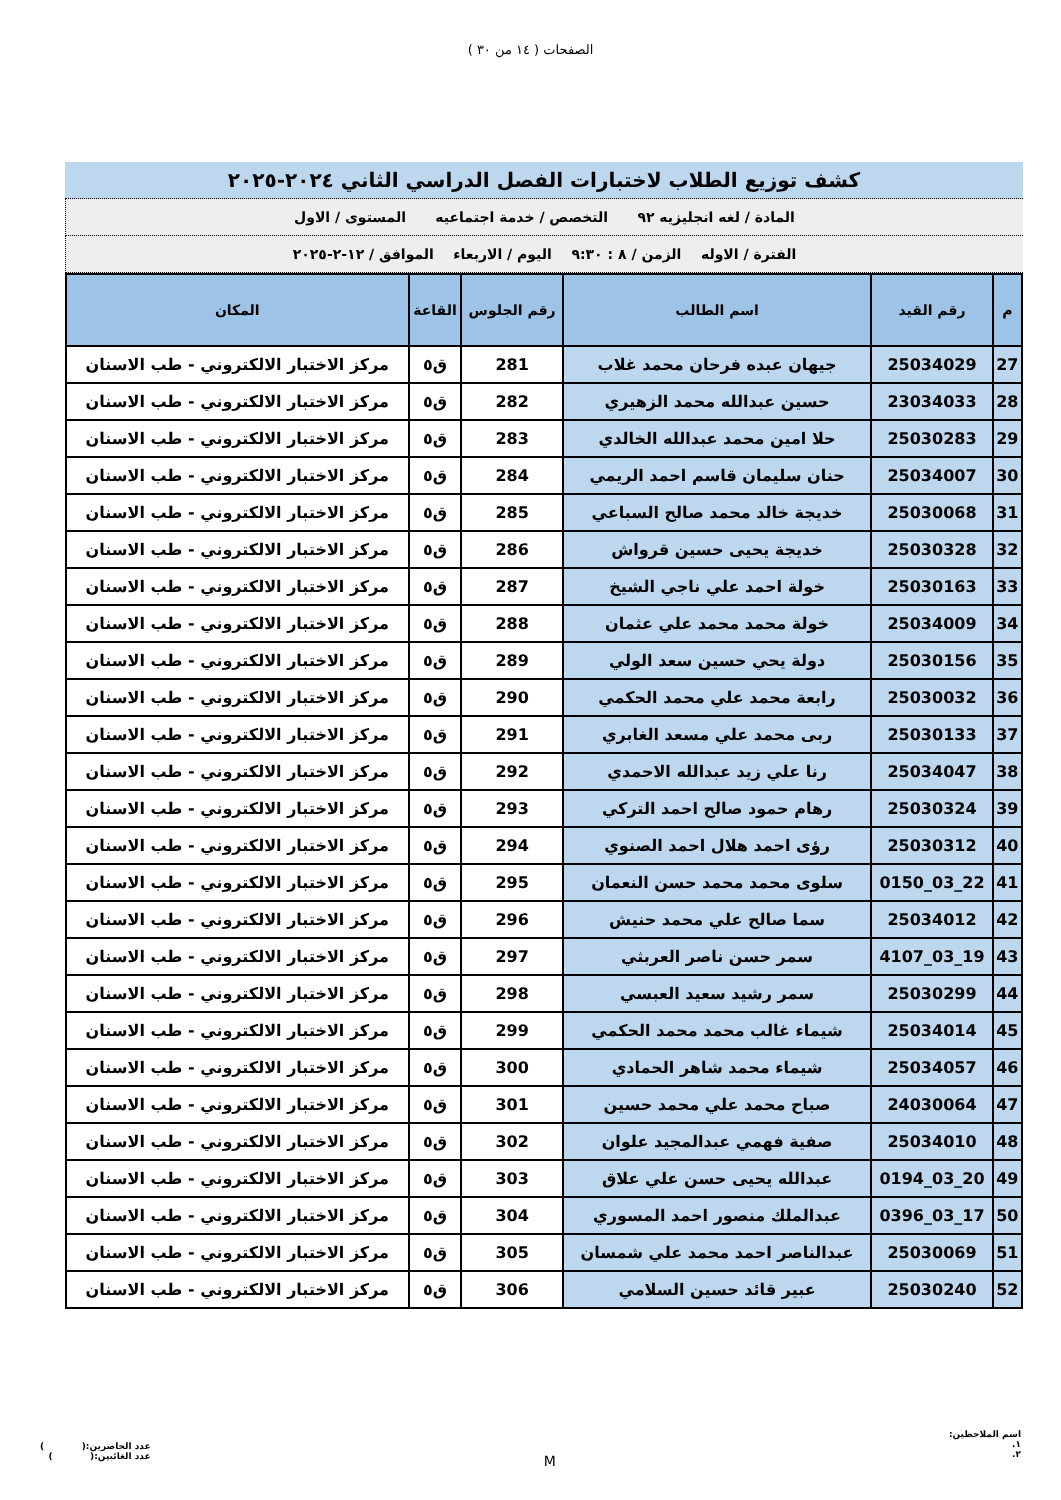الصفحات ( ١٤ من ٣٠ )
كشف توزيع الطلاب لاختبارات الفصل الدراسي الثاني ٢٠٢٤-٢٠٢٥
المادة / لغه انجليزيه ٩٢ التخصص / خدمة اجتماعيه المستوى / الاول
الفترة / الاوله الزمن / ٨ : ٩:٣٠ اليوم / الاربعاء الموافق / ١٢-٢-٢٠٢٥
| م | رقم القيد | اسم الطالب | رقم الجلوس | القاعة | المكان |
| --- | --- | --- | --- | --- | --- |
| 27 | 25034029 | جيهان عبده فرحان محمد غلاب | 281 | ق٥ | مركز الاختبار الالكتروني - طب الاسنان |
| 28 | 23034033 | حسين عبدالله محمد الزهيري | 282 | ق٥ | مركز الاختبار الالكتروني - طب الاسنان |
| 29 | 25030283 | حلا امين محمد عبدالله الخالدي | 283 | ق٥ | مركز الاختبار الالكتروني - طب الاسنان |
| 30 | 25034007 | حنان سليمان قاسم احمد الريمي | 284 | ق٥ | مركز الاختبار الالكتروني - طب الاسنان |
| 31 | 25030068 | خديجة خالد محمد صالح السباعي | 285 | ق٥ | مركز الاختبار الالكتروني - طب الاسنان |
| 32 | 25030328 | خديجة يحيى حسين قرواش | 286 | ق٥ | مركز الاختبار الالكتروني - طب الاسنان |
| 33 | 25030163 | خولة احمد علي ناجي الشيخ | 287 | ق٥ | مركز الاختبار الالكتروني - طب الاسنان |
| 34 | 25034009 | خولة محمد محمد علي عثمان | 288 | ق٥ | مركز الاختبار الالكتروني - طب الاسنان |
| 35 | 25030156 | دولة يحي حسين سعد الولي | 289 | ق٥ | مركز الاختبار الالكتروني - طب الاسنان |
| 36 | 25030032 | رابعة محمد علي محمد الحكمي | 290 | ق٥ | مركز الاختبار الالكتروني - طب الاسنان |
| 37 | 25030133 | ربى محمد علي مسعد الغابري | 291 | ق٥ | مركز الاختبار الالكتروني - طب الاسنان |
| 38 | 25034047 | رنا علي زيد عبدالله الاحمدي | 292 | ق٥ | مركز الاختبار الالكتروني - طب الاسنان |
| 39 | 25030324 | رهام حمود صالح احمد التركي | 293 | ق٥ | مركز الاختبار الالكتروني - طب الاسنان |
| 40 | 25030312 | رؤى احمد هلال احمد الصنوي | 294 | ق٥ | مركز الاختبار الالكتروني - طب الاسنان |
| 41 | 22_03_0150 | سلوى محمد محمد حسن النعمان | 295 | ق٥ | مركز الاختبار الالكتروني - طب الاسنان |
| 42 | 25034012 | سما صالح علي محمد حنيش | 296 | ق٥ | مركز الاختبار الالكتروني - طب الاسنان |
| 43 | 19_03_4107 | سمر حسن ناصر العربثي | 297 | ق٥ | مركز الاختبار الالكتروني - طب الاسنان |
| 44 | 25030299 | سمر رشيد سعيد العبسي | 298 | ق٥ | مركز الاختبار الالكتروني - طب الاسنان |
| 45 | 25034014 | شيماء غالب محمد محمد الحكمي | 299 | ق٥ | مركز الاختبار الالكتروني - طب الاسنان |
| 46 | 25034057 | شيماء محمد شاهر الحمادي | 300 | ق٥ | مركز الاختبار الالكتروني - طب الاسنان |
| 47 | 24030064 | صباح محمد علي محمد حسين | 301 | ق٥ | مركز الاختبار الالكتروني - طب الاسنان |
| 48 | 25034010 | صفية فهمي عبدالمجيد علوان | 302 | ق٥ | مركز الاختبار الالكتروني - طب الاسنان |
| 49 | 20_03_0194 | عبدالله يحيى حسن علي علاق | 303 | ق٥ | مركز الاختبار الالكتروني - طب الاسنان |
| 50 | 17_03_0396 | عبدالملك منصور احمد المسوري | 304 | ق٥ | مركز الاختبار الالكتروني - طب الاسنان |
| 51 | 25030069 | عبدالناصر احمد محمد علي شمسان | 305 | ق٥ | مركز الاختبار الالكتروني - طب الاسنان |
| 52 | 25030240 | عبير قائد حسين السلامي | 306 | ق٥ | مركز الاختبار الالكتروني - طب الاسنان |
اسم الملاحظين:
١.
٢.
M
عدد الحاضرين:( )
عدد الغائبين:( )